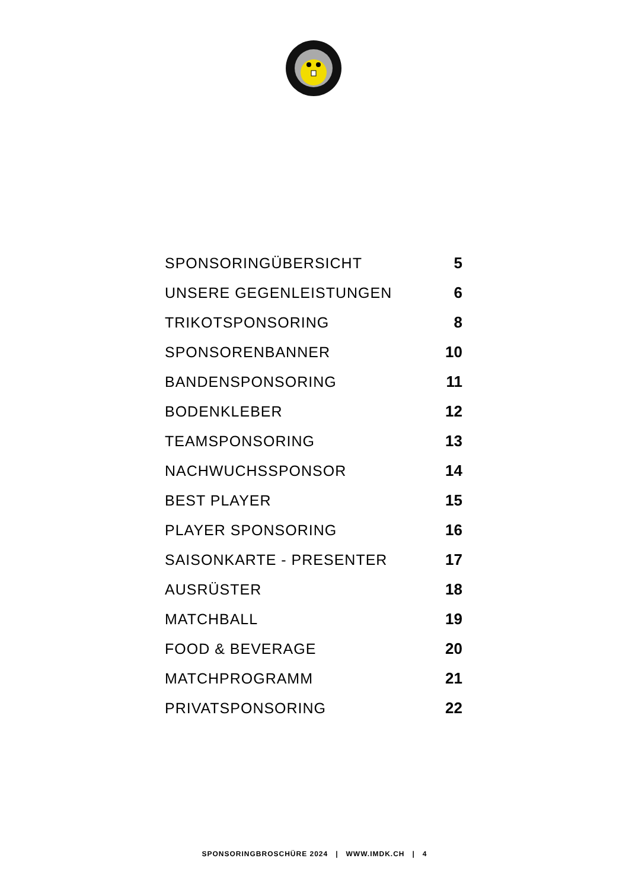SPONSORINGÜBERSICHT 5
UNSERE GEGENLEISTUNGEN 6
TRIKOTSPONSORING 8
SPONSORENBANNER 10
BANDENSPONSORING 11
BODENKLEBER 12
TEAMSPONSORING 13
NACHWUCHSSPONSOR 14
BEST PLAYER 15
PLAYER SPONSORING 16
SAISONKARTE - PRESENTER 17
AUSRÜSTER 18
MATCHBALL 19
FOOD & BEVERAGE 20
MATCHPROGRAMM 21
PRIVATSPONSORING 22
SPONSORINGBROSCHÜRE 2024 | WWW.IMDK.CH | 4